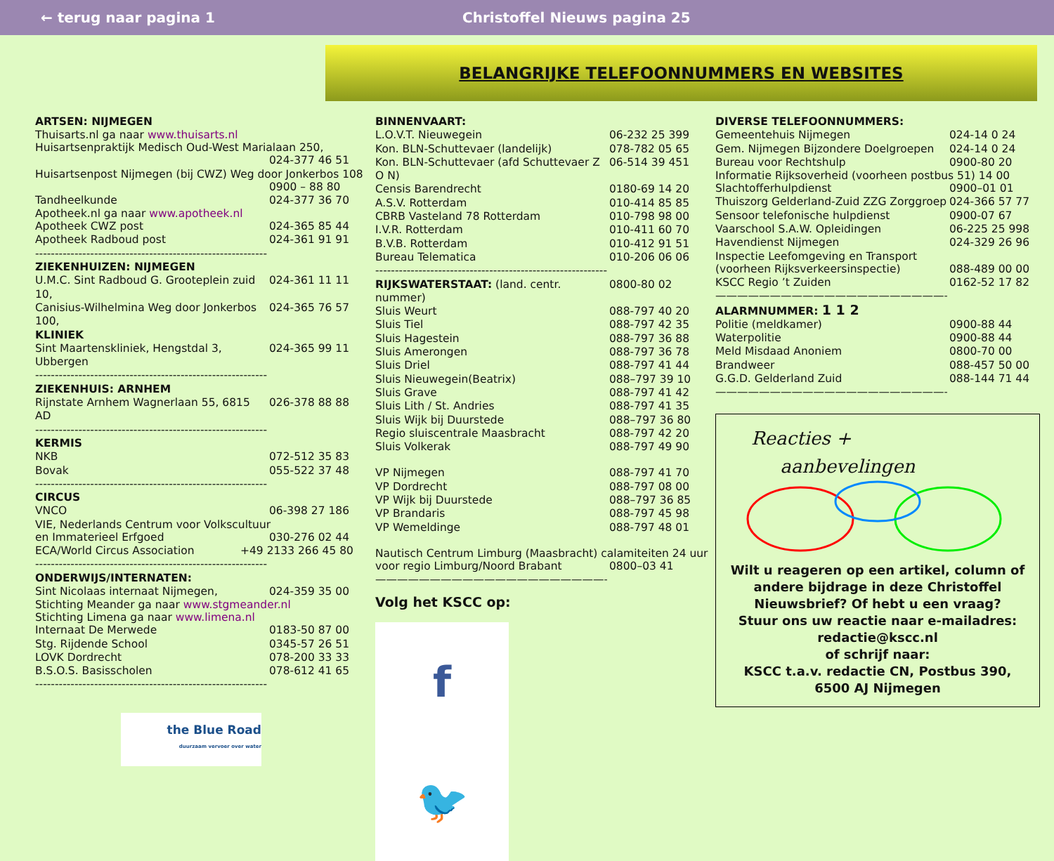← terug naar pagina 1 Christoffel Nieuws pagina 25
BELANGRIJKE TELEFOONNUMMERS EN WEBSITES
ARTSEN: NIJMEGEN
Thuisarts.nl ga naar www.thuisarts.nl
Huisartsenpraktijk Medisch Oud-West Marialaan 250,
024-377 46 51
Huisartsenpost Nijmegen (bij CWZ) Weg door Jonkerbos 108
0900 – 88 80
Tandheelkunde 024-377 36 70
Apotheek.nl ga naar www.apotheek.nl
Apotheek CWZ post 024-365 85 44
Apotheek Radboud post 024-361 91 91
------------------------------------------------------------
ZIEKENHUIZEN: NIJMEGEN
U.M.C. Sint Radboud G. Grooteplein zuid 10, 024-361 11 11
Canisius-Wilhelmina Weg door Jonkerbos 100, 024-365 76 57
KLINIEK
Sint Maartenskliniek, Hengstdal 3, Ubbergen 024-365 99 11
------------------------------------------------------------
ZIEKENHUIS: ARNHEM
Rijnstate Arnhem Wagnerlaan 55, 6815 AD 026-378 88 88
------------------------------------------------------------
KERMIS
NKB 072-512 35 83
Bovak 055-522 37 48
------------------------------------------------------------
CIRCUS
VNCO 06-398 27 186
VIE, Nederlands Centrum voor Volkscultuur
en Immaterieel Erfgoed 030-276 02 44
ECA/World Circus Association +49 2133 266 45 80
------------------------------------------------------------
ONDERWIJS/INTERNATEN:
Sint Nicolaas internaat Nijmegen, 024-359 35 00
Stichting Meander ga naar www.stgmeander.nl
Stichting Limena ga naar www.limena.nl
Internaat De Merwede 0183-50 87 00
Stg. Rijdende School 0345-57 26 51
LOVK Dordrecht 078-200 33 33
B.S.O.S. Basisscholen 078-612 41 65
------------------------------------------------------------
the Blue Road
duurzaam vervoer over water
BINNENVAART:
L.O.V.T. Nieuwegein 06-232 25 399
Kon. BLN-Schuttevaer (landelijk) 078-782 05 65
Kon. BLN-Schuttevaer (afd Schuttevaer Z O N) 06-514 39 451
Censis Barendrecht 0180-69 14 20
A.S.V. Rotterdam 010-414 85 85
CBRB Vasteland 78 Rotterdam 010-798 98 00
I.V.R. Rotterdam 010-411 60 70
B.V.B. Rotterdam 010-412 91 51
Bureau Telematica 010-206 06 06
------------------------------------------------------------
RIJKSWATERSTAAT: (land. centr. nummer) 0800-80 02
Sluis Weurt 088-797 40 20
Sluis Tiel 088-797 42 35
Sluis Hagestein 088-797 36 88
Sluis Amerongen 088-797 36 78
Sluis Driel 088-797 41 44
Sluis Nieuwegein(Beatrix) 088–797 39 10
Sluis Grave 088-797 41 42
Sluis Lith / St. Andries 088-797 41 35
Sluis Wijk bij Duurstede 088–797 36 80
Regio sluiscentrale Maasbracht 088-797 42 20
Sluis Volkerak 088-797 49 90
VP Nijmegen 088-797 41 70
VP Dordrecht 088-797 08 00
VP Wijk bij Duurstede 088–797 36 85
VP Brandaris 088-797 45 98
VP Wemeldinge 088-797 48 01
Nautisch Centrum Limburg (Maasbracht) calamiteiten 24 uur
voor regio Limburg/Noord Brabant 0800–03 41
—————————————————————————
Volg het KSCC op:
f 🐦
DIVERSE TELEFOONNUMMERS:
Gemeentehuis Nijmegen 024-14 0 24
Gem. Nijmegen Bijzondere Doelgroepen 024-14 0 24
Bureau voor Rechtshulp 0900-80 20
Informatie Rijksoverheid (voorheen postbus 51) 14 00
Slachtofferhulpdienst 0900–01 01
Thuiszorg Gelderland-Zuid ZZG Zorggroep 024-366 57 77
Sensoor telefonische hulpdienst 0900-07 67
Vaarschool S.A.W. Opleidingen 06-225 25 998
Havendienst Nijmegen 024-329 26 96
Inspectie Leefomgeving en Transport
(voorheen Rijksverkeersinspectie) 088-489 00 00
KSCC Regio ’t Zuiden 0162-52 17 82
—————————————————————————
ALARMNUMMER: 1 1 2
Politie (meldkamer) 0900-88 44
Waterpolitie 0900-88 44
Meld Misdaad Anoniem 0800-70 00
Brandweer 088-457 50 00
G.G.D. Gelderland Zuid 088-144 71 44
—————————————————————————
Reacties +
aanbevelingen
Wilt u reageren op een artikel, column of andere bijdrage in deze Christoffel Nieuwsbrief? Of hebt u een vraag?
Stuur ons uw reactie naar e-mailadres:
redactie@kscc.nl
of schrijf naar:
KSCC t.a.v. redactie CN, Postbus 390,
6500 AJ Nijmegen